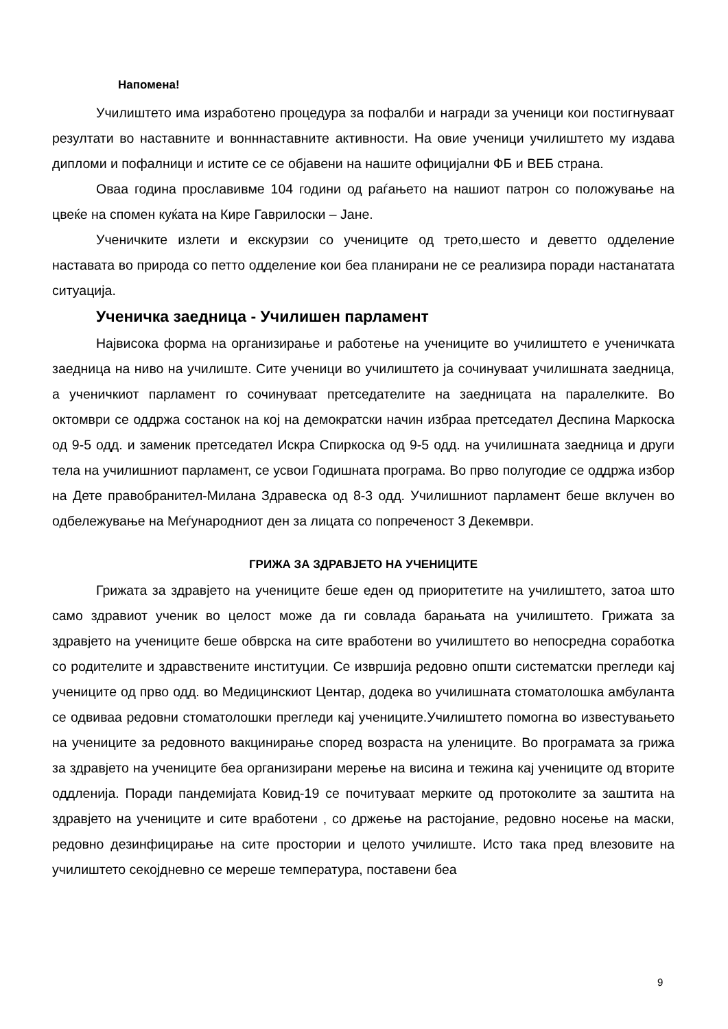Напомена!
Училиштето има изработено процедура за пофалби и награди за ученици кои постигнуваат резултати во наставните и вонннаставните активности. На овие ученици училиштето му издава дипломи и пофалници и истите се се објавени на нашите официјални ФБ и ВЕБ страна.
Оваа година прославивме 104 години од раѓањето на нашиот патрон со положување на цвеќе на спомен куќата на Кире Гаврилоски – Јане.
Ученичките излети и екскурзии со учениците од трето,шесто и деветто одделение наставата во природа со петто одделение кои беа планирани не се реализира поради настанатата ситуација.
Ученичка заедница - Училишен парламент
Највисока форма на организирање и работење на учениците во училиштето е ученичката заедница на ниво на училиште. Сите ученици во училиштето ја сочинуваат училишната заедница, а ученичкиот парламент го сочинуваат претседателите на заедницата на паралелките. Во октомври се оддржа состанок на кој на демократски начин избраа претседател Деспина Маркоска од 9-5 одд. и заменик претседател Искра Спиркоска од 9-5 одд. на училишната заедница и други тела на училишниот парламент, се усвои Годишната програма. Во прво полугодие се оддржа избор на Дете правобранител-Милана Здравеска од 8-3 одд. Училишниот парламент беше вклучен во одбележување на Меѓународниот ден за лицата со попреченост 3 Декември.
ГРИЖА ЗА ЗДРАВЈЕТО НА УЧЕНИЦИТЕ
Грижата за здравјето на учениците беше еден од приоритетите на училиштето, затоа што само здравиот ученик во целост може да ги совлада барањата на училиштето. Грижата за здравјето на учениците беше обврска на сите вработени во училиштето во непосредна соработка со родителите и здравствените институции. Се извршија редовно општи систематски прегледи кај учениците од прво одд. во Медицинскиот Центар, додека во училишната стоматолошка амбуланта се одвиваа редовни стоматолошки прегледи кај учениците.Училиштето помогна во известувањето на учениците за редовното вакцинирање според возраста на улениците. Во програмата за грижа за здравјето на учениците беа организирани мерење на висина и тежина кај учениците од вторите оддленија. Поради пандемијата Ковид-19 се почитуваат мерките од протоколите за заштита на здравјето на учениците и сите вработени , со држење на растојание, редовно носење на маски, редовно дезинфицирање на сите простории и целото училиште. Исто така пред влезовите на училиштето секојдневно се мереше температура, поставени беа
9